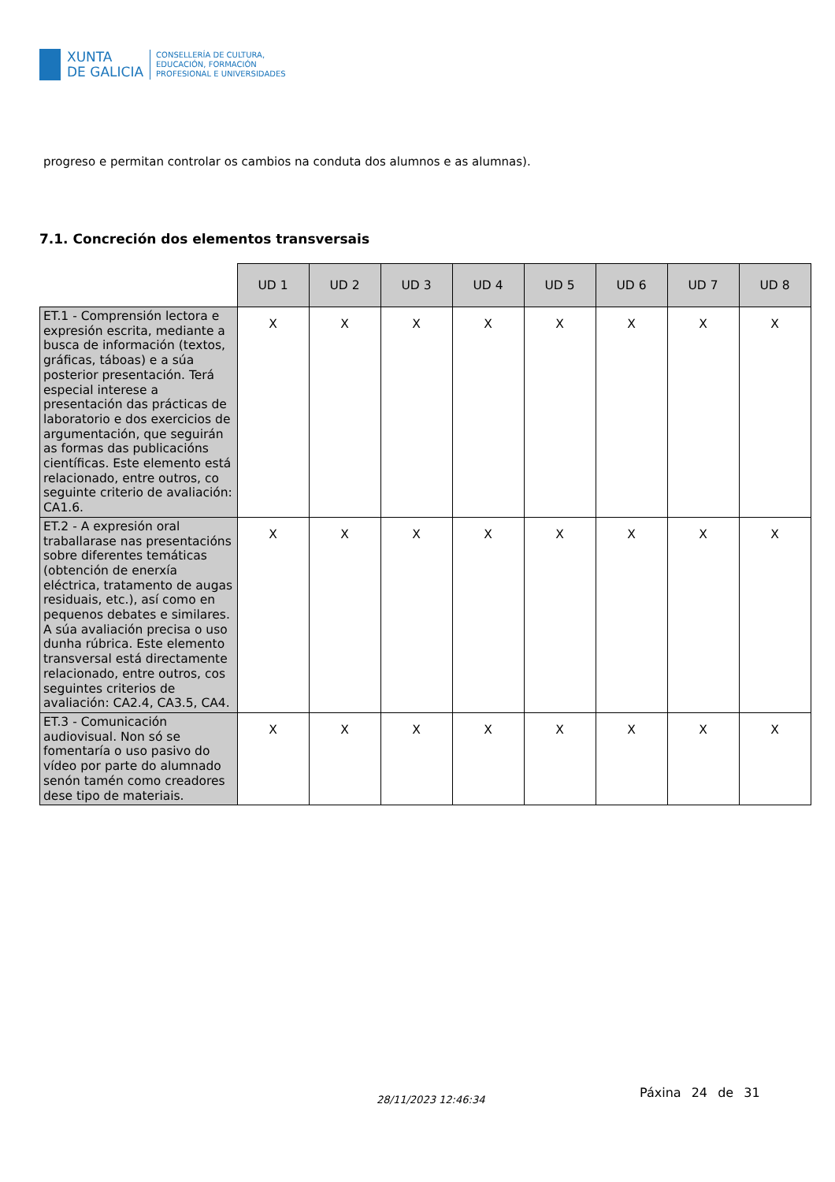XUNTA
DE GALICIA
CONSELLERÍA DE CULTURA,
EDUCACIÓN, FORMACIÓN
PROFESIONAL E UNIVERSIDADES
progreso e permitan controlar os cambios na conduta dos alumnos e as alumnas).
7.1. Concreción dos elementos transversais
| | UD 1 | UD 2 | UD 3 | UD 4 | UD 5 | UD 6 | UD 7 | UD 8 |
| --- | --- | --- | --- | --- | --- | --- | --- | --- |
| ET.1 - Comprensión lectora e expresión escrita, mediante a busca de información (textos, gráficas, táboas) e a súa posterior presentación. Terá especial interese a presentación das prácticas de laboratorio e dos exercicios de argumentación, que seguirán as formas das publicacións científicas. Este elemento está relacionado, entre outros, co seguinte criterio de avaliación: CA1.6. | X | X | X | X | X | X | X | X |
| ET.2 - A expresión oral traballarase nas presentacións sobre diferentes temáticas (obtención de enerxía eléctrica, tratamento de augas residuais, etc.), así como en pequenos debates e similares. A súa avaliación precisa o uso dunha rúbrica. Este elemento transversal está directamente relacionado, entre outros, cos seguintes criterios de avaliación: CA2.4, CA3.5, CA4. | X | X | X | X | X | X | X | X |
| ET.3 - Comunicación audiovisual. Non só se fomentaría o uso pasivo do vídeo por parte do alumnado senón tamén como creadores dese tipo de materiais. | X | X | X | X | X | X | X | X |
28/11/2023 12:46:34 Páxina 24 de 31